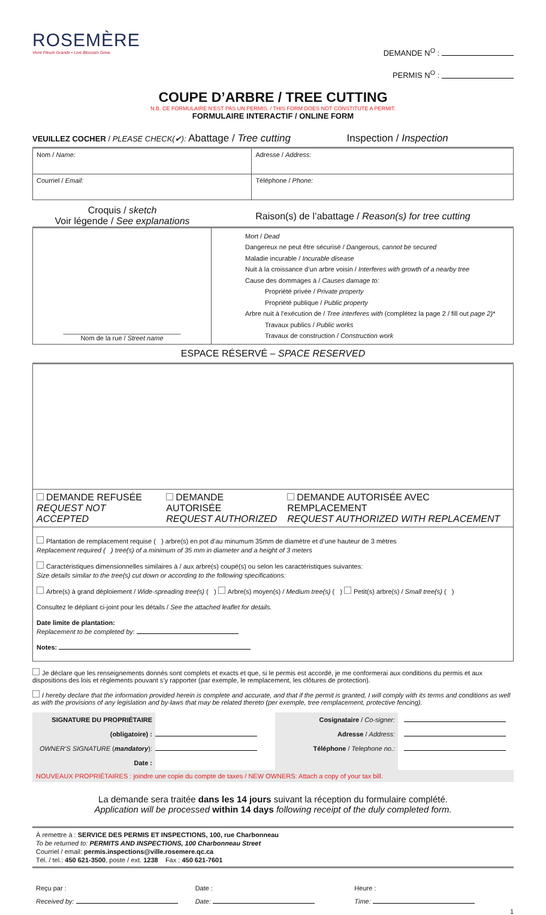ROSEMÈRE
Vivre Fleurir Grandir • Live Blossom Grow
DEMANDE N<sup>O</sup> :
PERMIS N<sup>O</sup> :
COUPE D’ARBRE / TREE CUTTING
N.B. CE FORMULAIRE N’EST PAS UN PERMIS. / THIS FORM DOES NOT CONSTITUTE A PERMIT.
FORMULAIRE INTERACTIF / ONLINE FORM
VEUILLEZ COCHER / PLEASE CHECK(✔): Abattage / Tree cutting Inspection / Inspection
| Nom / Name: | Adresse / Address: |
| Courriel / Email: | Téléphone / Phone: |
Croquis / sketch
Voir légende / See explanations
Raison(s) de l’abattage / Reason(s) for tree cutting
| ________________________________ Nom de la rue / Street name | Mort / Dead Dangereux ne peut être sécurisé / Dangerous, cannot be secured Maladie incurable / Incurable disease Nuit à la croissance d’un arbre voisin / Interferes with growth of a nearby tree Cause des dommages à / Causes damage to: Propriété privée / Private property Propriété publique / Public property Arbre nuit à l’exécution de / Tree interferes with (complétez la page 2 / fill out page 2) * Travaux publics / Public works Travaux de construction / Construction work |
ESPACE RÉSERVÉ – SPACE RESERVED
| DEMANDE REFUSÉE REQUEST NOT ACCEPTED | DEMANDE AUTORISÉE REQUEST AUTHORIZED | DEMANDE AUTORISÉE AVEC REMPLACEMENT REQUEST AUTHORIZED WITH REPLACEMENT |
| Plantation de remplacement requise ( ) arbre(s) en pot d’au minumum 35mm de diamètre et d’une hauteur de 3 mètres Replacement required ( ) tree(s) of a minimum of 35 mm in diameter and a height of 3 meters Caractéristiques dimensionnelles similaires à / aux arbre(s) coupé(s) ou selon les caractéristiques suivantes: Size details similar to the tree(s) cut down or according to the following specifications: Arbre(s) à grand déploiement / Wide-spreading tree(s) ( ) Arbre(s) moyen(s) / Medium tree(s) ( ) Petit(s) arbre(s) / Small tree(s) ( ) Consultez le dépliant ci-joint pour les détails / See the attached leaflet for details. Date limite de plantation: Replacement to be completed by: Notes: | | |
Je déclare que les renseignements donnés sont complets et exacts et que, si le permis est accordé, je me conformerai aux conditions du permis et aux dispositions des lois et règlements pouvant s’y rapporter (par exemple, le remplacement, les clôtures de protection).
I hereby declare that the information provided herein is complete and accurate, and that if the permit is granted, I will comply with its terms and conditions as well as with the provisions of any legislation and by-laws that may be related thereto (per exemple, tree remplacement, protective fencing).
SIGNATURE DU PROPRIÉTAIRE (obligatoire) :
OWNER’S SIGNATURE (mandatory):
Date :
Cosignataire / Co-signer:
Adresse / Address:
Téléphone / Telephone no.:
NOUVEAUX PROPRIÉTAIRES : joindre une copie du compte de taxes / NEW OWNERS: Attach a copy of your tax bill.
La demande sera traitée dans les 14 jours suivant la réception du formulaire complété.
Application will be processed within 14 days following receipt of the duly completed form.
À remettre à : SERVICE DES PERMIS ET INSPECTIONS, 100, rue Charbonneau
To be returned to: PERMITS AND INSPECTIONS, 100 Charbonneau Street
Courriel / email: permis.inspections@ville.rosemere.qc.ca
Tél. / tel.: 450 621-3500, poste / ext. 1238 Fax : 450 621-7601
Reçu par :
Received by:
Date :
Date:
Heure :
Time:
1